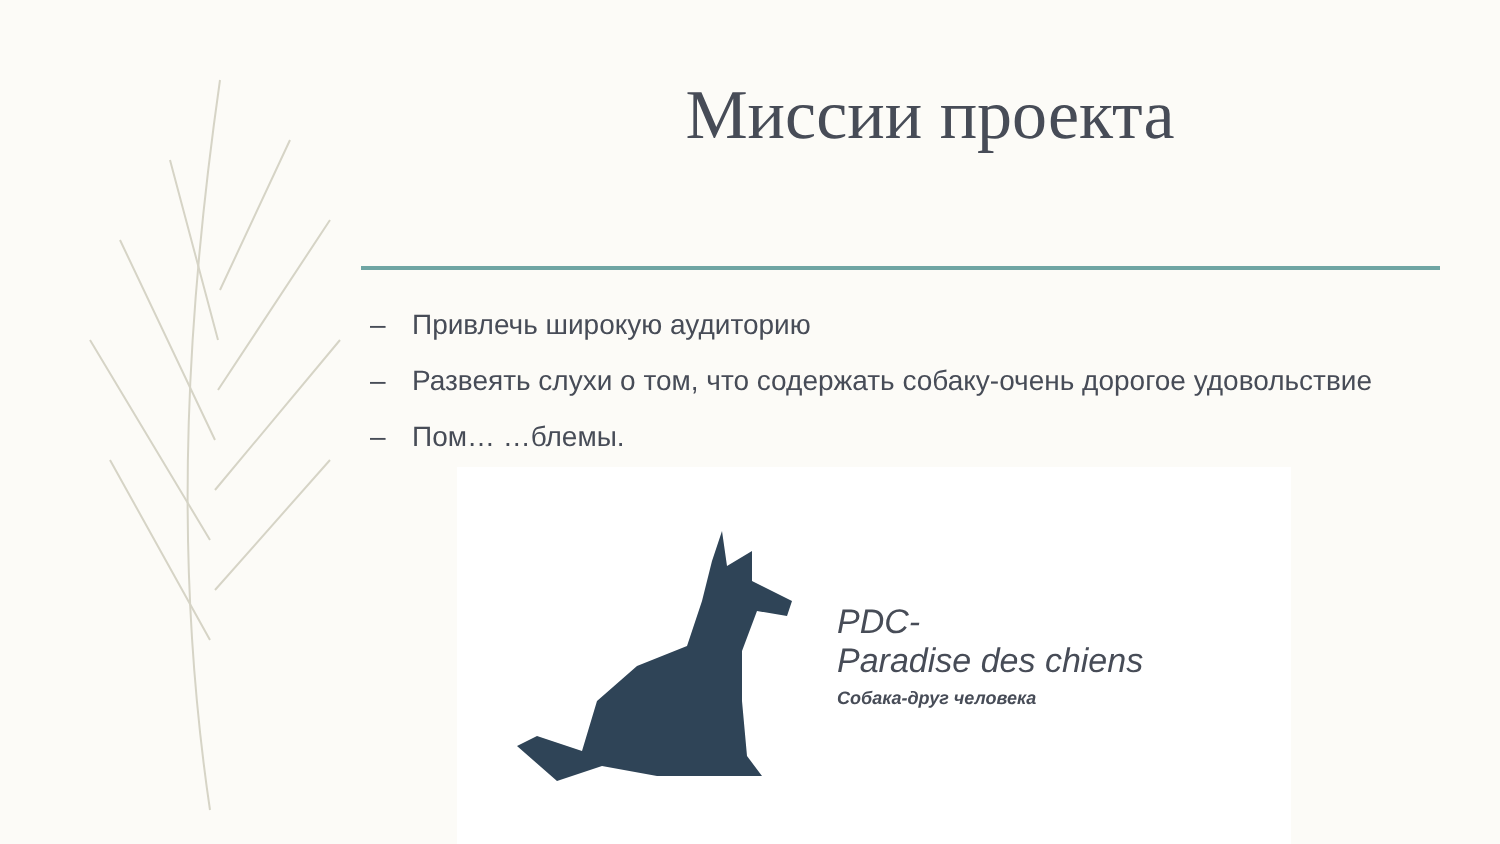Миссии проекта
– Привлечь широкую аудиторию
– Развеять слухи о том, что содержать собаку-очень дорогое удовольствие
– Пом… …блемы.
PDC-
Paradise des chiens
Собака-друг человека